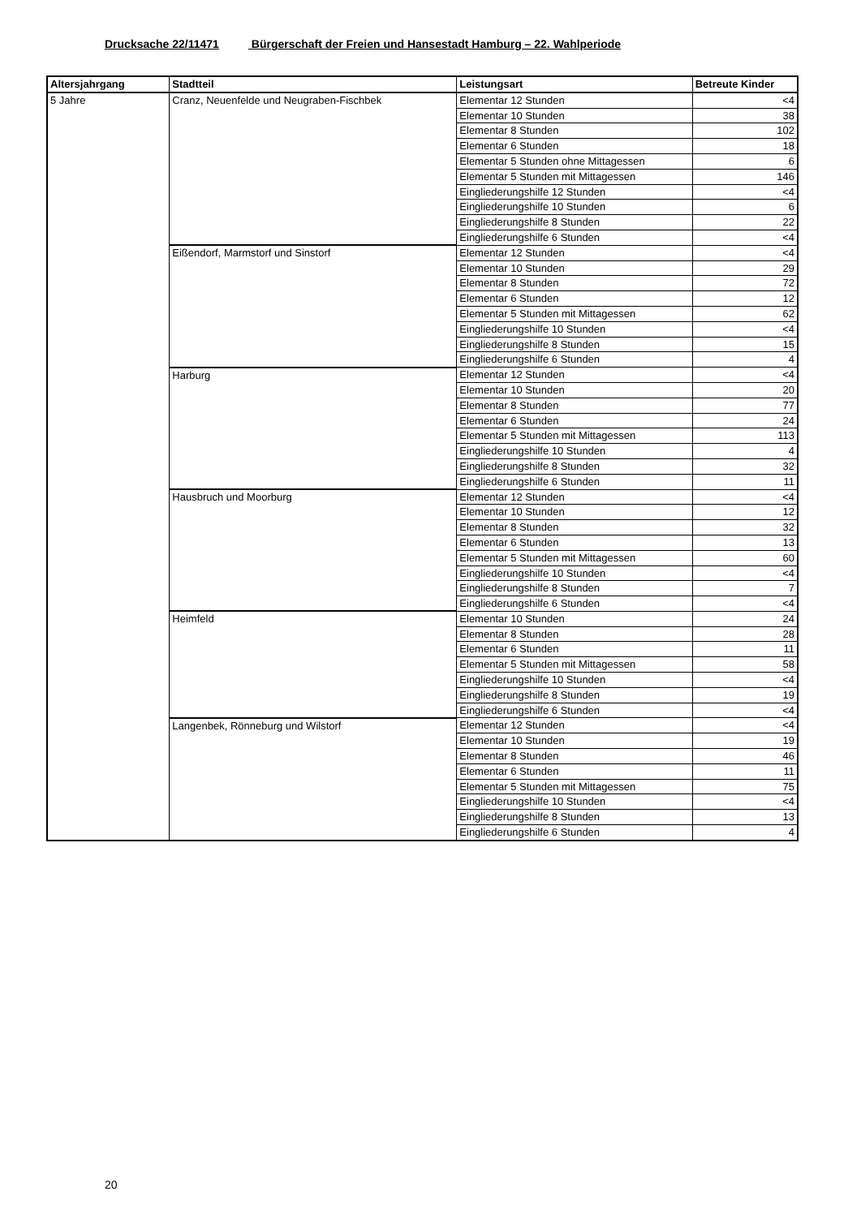Drucksache 22/11471 Bürgerschaft der Freien und Hansestadt Hamburg – 22. Wahlperiode
| Altersjahrgang | Stadtteil | Leistungsart | Betreute Kinder |
| --- | --- | --- | --- |
| 5 Jahre | Cranz, Neuenfelde und Neugraben-Fischbek | Elementar 12 Stunden | <4 |
| | | Elementar 10 Stunden | 38 |
| | | Elementar 8 Stunden | 102 |
| | | Elementar 6 Stunden | 18 |
| | | Elementar 5 Stunden ohne Mittagessen | 6 |
| | | Elementar 5 Stunden mit Mittagessen | 146 |
| | | Eingliederungshilfe 12 Stunden | <4 |
| | | Eingliederungshilfe 10 Stunden | 6 |
| | | Eingliederungshilfe 8 Stunden | 22 |
| | | Eingliederungshilfe 6 Stunden | <4 |
| | Eißendorf, Marmstorf und Sinstorf | Elementar 12 Stunden | <4 |
| | | Elementar 10 Stunden | 29 |
| | | Elementar 8 Stunden | 72 |
| | | Elementar 6 Stunden | 12 |
| | | Elementar 5 Stunden mit Mittagessen | 62 |
| | | Eingliederungshilfe 10 Stunden | <4 |
| | | Eingliederungshilfe 8 Stunden | 15 |
| | | Eingliederungshilfe 6 Stunden | 4 |
| | Harburg | Elementar 12 Stunden | <4 |
| | | Elementar 10 Stunden | 20 |
| | | Elementar 8 Stunden | 77 |
| | | Elementar 6 Stunden | 24 |
| | | Elementar 5 Stunden mit Mittagessen | 113 |
| | | Eingliederungshilfe 10 Stunden | 4 |
| | | Eingliederungshilfe 8 Stunden | 32 |
| | | Eingliederungshilfe 6 Stunden | 11 |
| | Hausbruch und Moorburg | Elementar 12 Stunden | <4 |
| | | Elementar 10 Stunden | 12 |
| | | Elementar 8 Stunden | 32 |
| | | Elementar 6 Stunden | 13 |
| | | Elementar 5 Stunden mit Mittagessen | 60 |
| | | Eingliederungshilfe 10 Stunden | <4 |
| | | Eingliederungshilfe 8 Stunden | 7 |
| | | Eingliederungshilfe 6 Stunden | <4 |
| | Heimfeld | Elementar 10 Stunden | 24 |
| | | Elementar 8 Stunden | 28 |
| | | Elementar 6 Stunden | 11 |
| | | Elementar 5 Stunden mit Mittagessen | 58 |
| | | Eingliederungshilfe 10 Stunden | <4 |
| | | Eingliederungshilfe 8 Stunden | 19 |
| | | Eingliederungshilfe 6 Stunden | <4 |
| | Langenbek, Rönneburg und Wilstorf | Elementar 12 Stunden | <4 |
| | | Elementar 10 Stunden | 19 |
| | | Elementar 8 Stunden | 46 |
| | | Elementar 6 Stunden | 11 |
| | | Elementar 5 Stunden mit Mittagessen | 75 |
| | | Eingliederungshilfe 10 Stunden | <4 |
| | | Eingliederungshilfe 8 Stunden | 13 |
| | | Eingliederungshilfe 6 Stunden | 4 |
20